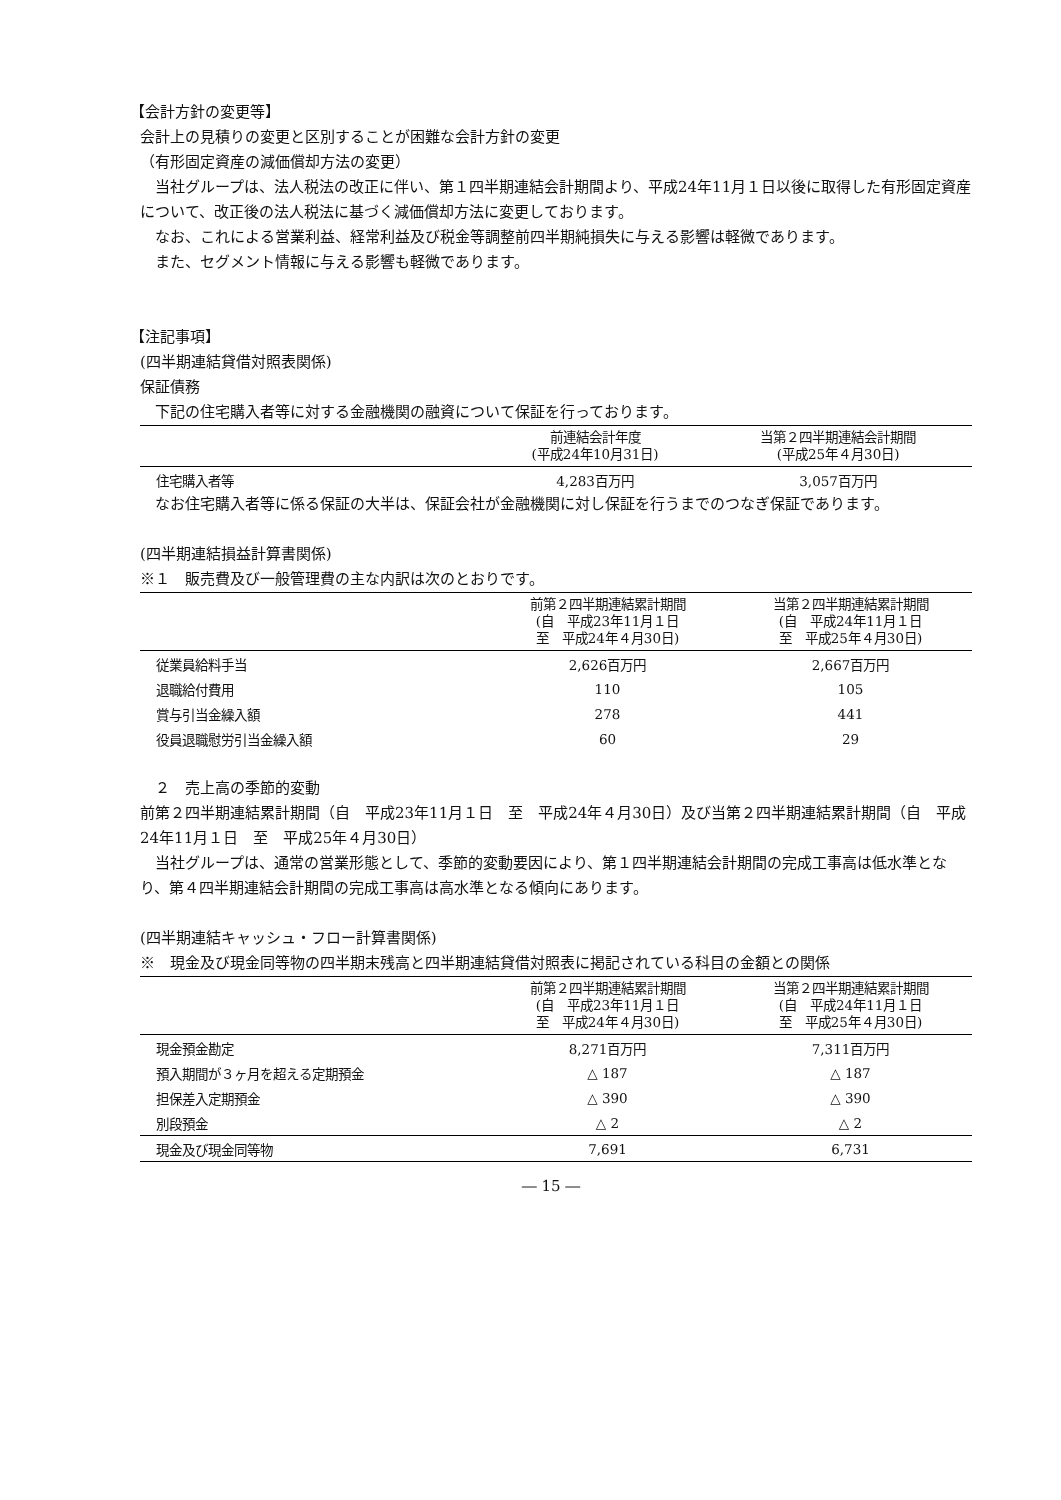【会計方針の変更等】
会計上の見積りの変更と区別することが困難な会計方針の変更
（有形固定資産の減価償却方法の変更）
当社グループは、法人税法の改正に伴い、第１四半期連結会計期間より、平成24年11月１日以後に取得した有形固定資産について、改正後の法人税法に基づく減価償却方法に変更しております。
なお、これによる営業利益、経常利益及び税金等調整前四半期純損失に与える影響は軽微であります。
また、セグメント情報に与える影響も軽微であります。
【注記事項】
(四半期連結貸借対照表関係)
保証債務
下記の住宅購入者等に対する金融機関の融資について保証を行っております。
| | 前連結会計年度 (平成24年10月31日) | 当第２四半期連結会計期間 (平成25年４月30日) |
| --- | --- | --- |
| 住宅購入者等 | 4,283百万円 | 3,057百万円 |
なお住宅購入者等に係る保証の大半は、保証会社が金融機関に対し保証を行うまでのつなぎ保証であります。
(四半期連結損益計算書関係)
※１　販売費及び一般管理費の主な内訳は次のとおりです。
| | 前第２四半期連結累計期間 (自 平成23年11月１日 至 平成24年４月30日) | 当第２四半期連結累計期間 (自 平成24年11月１日 至 平成25年４月30日) |
| --- | --- | --- |
| 従業員給料手当 | 2,626百万円 | 2,667百万円 |
| 退職給付費用 | 110 | 105 |
| 賞与引当金繰入額 | 278 | 441 |
| 役員退職慰労引当金繰入額 | 60 | 29 |
　２　売上高の季節的変動
前第２四半期連結累計期間（自　平成23年11月１日　至　平成24年４月30日）及び当第２四半期連結累計期間（自　平成24年11月１日　至　平成25年４月30日）
当社グループは、通常の営業形態として、季節的変動要因により、第１四半期連結会計期間の完成工事高は低水準となり、第４四半期連結会計期間の完成工事高は高水準となる傾向にあります。
(四半期連結キャッシュ・フロー計算書関係)
※　現金及び現金同等物の四半期末残高と四半期連結貸借対照表に掲記されている科目の金額との関係
| | 前第２四半期連結累計期間 (自 平成23年11月１日 至 平成24年４月30日) | 当第２四半期連結累計期間 (自 平成24年11月１日 至 平成25年４月30日) |
| --- | --- | --- |
| 現金預金勘定 | 8,271百万円 | 7,311百万円 |
| 預入期間が３ヶ月を超える定期預金 | △ 187 | △ 187 |
| 担保差入定期預金 | △ 390 | △ 390 |
| 別段預金 | △ 2 | △ 2 |
| 現金及び現金同等物 | 7,691 | 6,731 |
― 15 ―